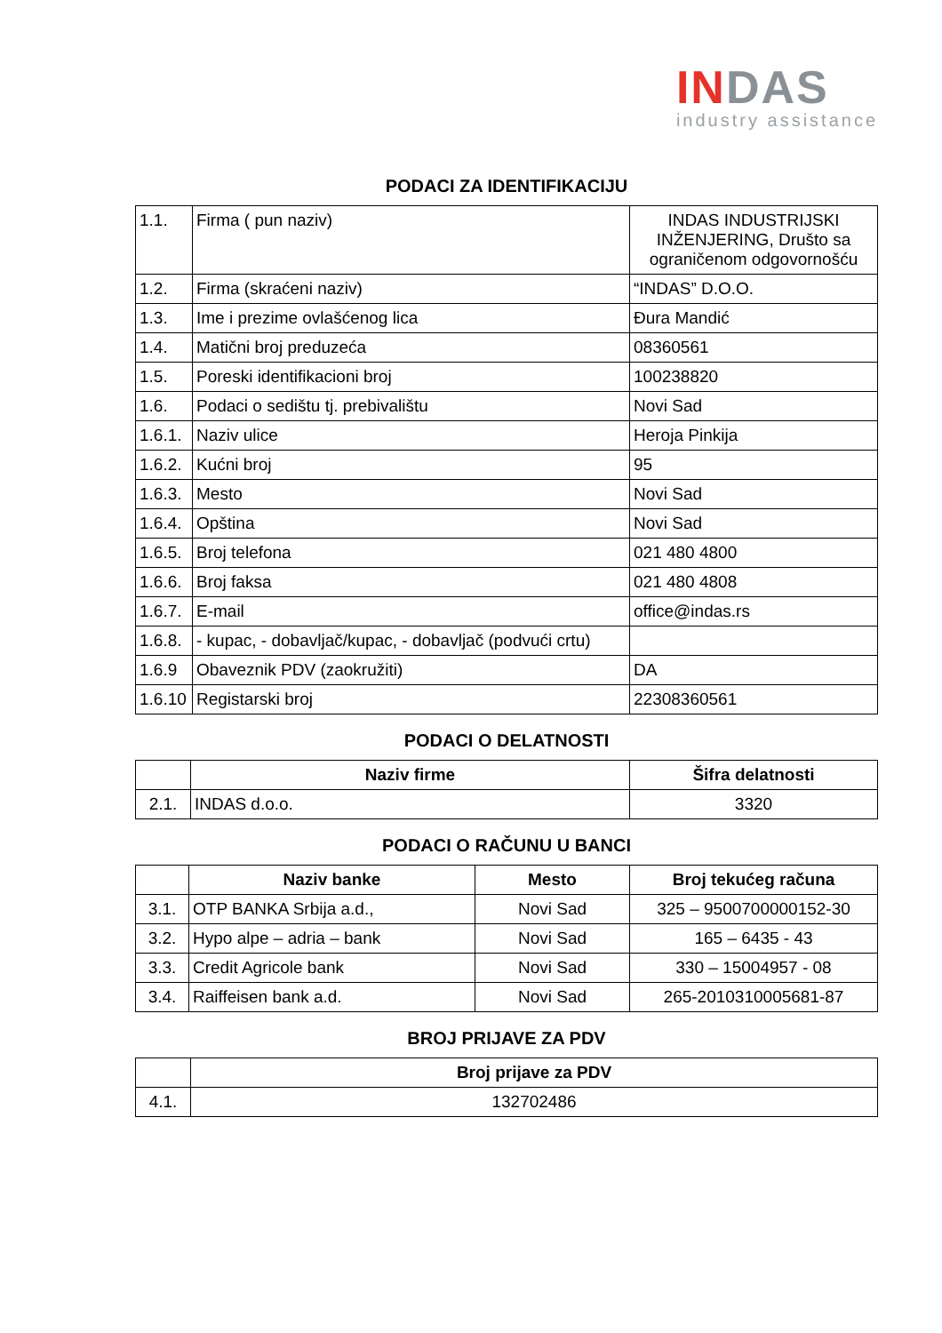IN DAS
industry assistance
PODACI ZA IDENTIFIKACIJU
| 1.1. | Firma ( pun naziv) | INDAS INDUSTRIJSKI INŽENJERING, Društo sa ograničenom odgovornošću |
| 1.2. | Firma (skraćeni naziv) | “INDAS” D.O.O. |
| 1.3. | Ime i prezime ovlašćenog lica | Đura Mandić |
| 1.4. | Matični broj preduzeća | 08360561 |
| 1.5. | Poreski identifikacioni broj | 100238820 |
| 1.6. | Podaci o sedištu tj. prebivalištu | Novi Sad |
| 1.6.1. | Naziv ulice | Heroja Pinkija |
| 1.6.2. | Kućni broj | 95 |
| 1.6.3. | Mesto | Novi Sad |
| 1.6.4. | Opština | Novi Sad |
| 1.6.5. | Broj telefona | 021 480 4800 |
| 1.6.6. | Broj faksa | 021 480 4808 |
| 1.6.7. | E-mail | office@indas.rs |
| 1.6.8. | - kupac, - dobavljač/kupac, - dobavljač (podvući crtu) | |
| 1.6.9 | Obaveznik PDV (zaokružiti) | DA |
| 1.6.10 | Registarski broj | 22308360561 |
PODACI O DELATNOSTI
| | Naziv firme | Šifra delatnosti |
| --- | --- | --- |
| 2.1. | INDAS d.o.o. | 3320 |
PODACI O RAČUNU U BANCI
| | Naziv banke | Mesto | Broj tekućeg računa |
| --- | --- | --- | --- |
| 3.1. | OTP BANKA Srbija a.d., | Novi Sad | 325 – 9500700000152-30 |
| 3.2. | Hypo alpe – adria – bank | Novi Sad | 165 – 6435 - 43 |
| 3.3. | Credit Agricole bank | Novi Sad | 330 – 15004957 - 08 |
| 3.4. | Raiffeisen bank a.d. | Novi Sad | 265-2010310005681-87 |
BROJ PRIJAVE ZA PDV
| | Broj prijave za PDV |
| --- | --- |
| 4.1. | 132702486 |